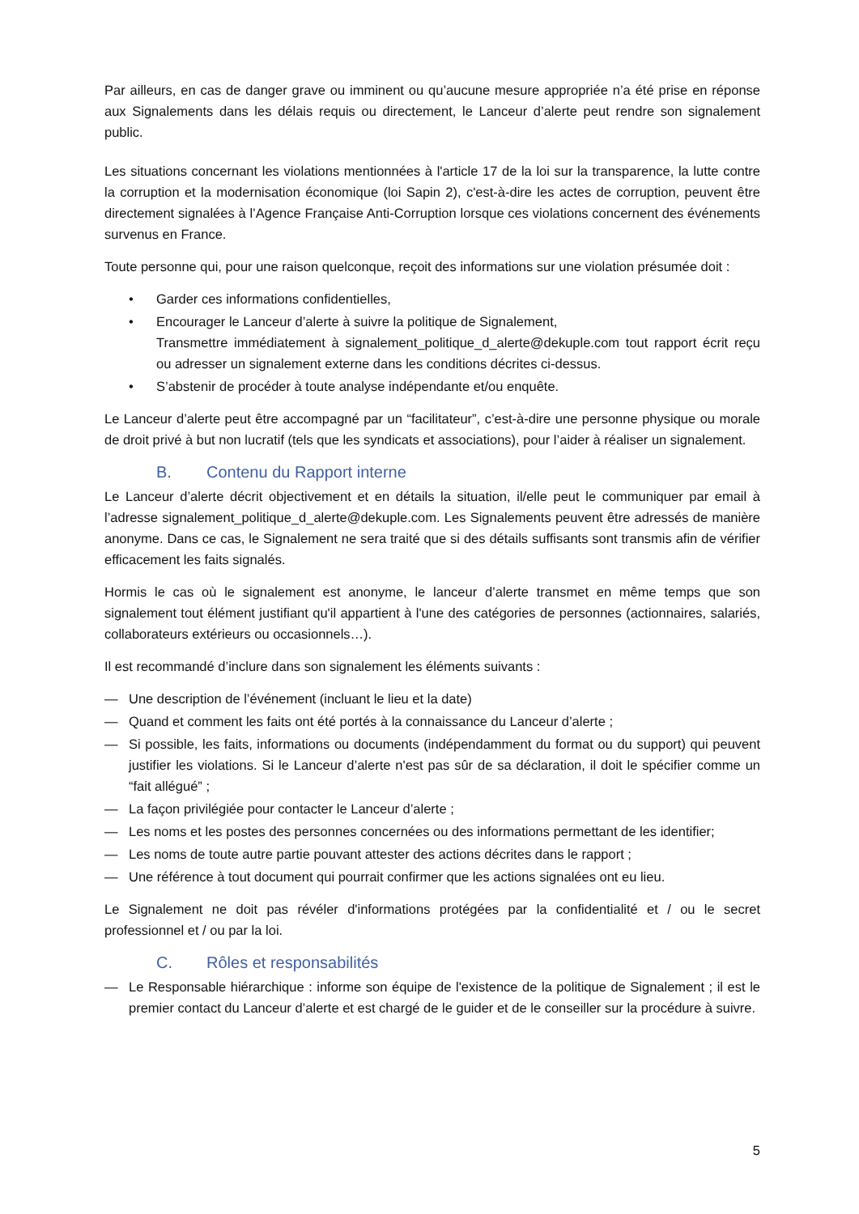Par ailleurs, en cas de danger grave ou imminent ou qu’aucune mesure appropriée n’a été prise en réponse aux Signalements dans les délais requis ou directement, le Lanceur d’alerte peut rendre son signalement public.
Les situations concernant les violations mentionnées à l'article 17 de la loi sur la transparence, la lutte contre la corruption et la modernisation économique (loi Sapin 2), c'est-à-dire les actes de corruption, peuvent être directement signalées à l’Agence Française Anti-Corruption lorsque ces violations concernent des événements survenus en France.
Toute personne qui, pour une raison quelconque, reçoit des informations sur une violation présumée doit :
• Garder ces informations confidentielles,
• Encourager le Lanceur d’alerte à suivre la politique de Signalement,
Transmettre immédiatement à signalement_politique_d_alerte@dekuple.com tout rapport écrit reçu ou adresser un signalement externe dans les conditions décrites ci-dessus.
• S’abstenir de procéder à toute analyse indépendante et/ou enquête.
Le Lanceur d’alerte peut être accompagné par un “facilitateur”, c’est-à-dire une personne physique ou morale de droit privé à but non lucratif (tels que les syndicats et associations), pour l’aider à réaliser un signalement.
B. Contenu du Rapport interne
Le Lanceur d’alerte décrit objectivement et en détails la situation, il/elle peut le communiquer par email à l’adresse signalement_politique_d_alerte@dekuple.com. Les Signalements peuvent être adressés de manière anonyme. Dans ce cas, le Signalement ne sera traité que si des détails suffisants sont transmis afin de vérifier efficacement les faits signalés.
Hormis le cas où le signalement est anonyme, le lanceur d’alerte transmet en même temps que son signalement tout élément justifiant qu'il appartient à l'une des catégories de personnes (actionnaires, salariés, collaborateurs extérieurs ou occasionnels…).
Il est recommandé d’inclure dans son signalement les éléments suivants :
— Une description de l’événement (incluant le lieu et la date)
— Quand et comment les faits ont été portés à la connaissance du Lanceur d’alerte ;
— Si possible, les faits, informations ou documents (indépendamment du format ou du support) qui peuvent justifier les violations. Si le Lanceur d’alerte n'est pas sûr de sa déclaration, il doit le spécifier comme un “fait allégué” ;
— La façon privilégiée pour contacter le Lanceur d’alerte ;
— Les noms et les postes des personnes concernées ou des informations permettant de les identifier;
— Les noms de toute autre partie pouvant attester des actions décrites dans le rapport ;
— Une référence à tout document qui pourrait confirmer que les actions signalées ont eu lieu.
Le Signalement ne doit pas révéler d'informations protégées par la confidentialité et / ou le secret professionnel et / ou par la loi.
C. Rôles et responsabilités
— Le Responsable hiérarchique : informe son équipe de l'existence de la politique de Signalement ; il est le premier contact du Lanceur d’alerte et est chargé de le guider et de le conseiller sur la procédure à suivre.
5